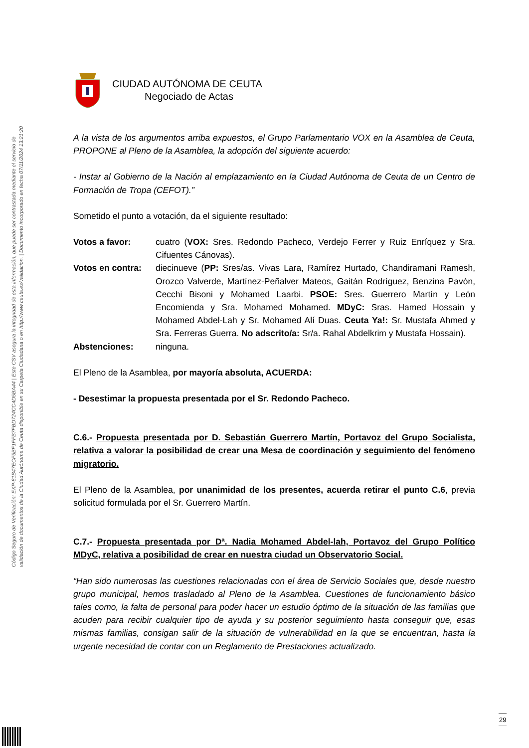Código Seguro de Verificación: EXP-81B47ECF5BF1FFB7FBD724CC4D5BA44 | Este CSV asegura la integridad de esta información, que puede ser contrastada mediante el servicio de
validación de documentos de la Ciudad Autónoma de Ceuta disponible en su Carpeta Ciudadana o en http://www.ceuta.es/validacion. | Documento incorporado en fecha 07/11/2024 13:21:20
CIUDAD AUTÓNOMA DE CEUTA
Negociado de Actas
A la vista de los argumentos arriba expuestos, el Grupo Parlamentario VOX en la Asamblea de Ceuta, PROPONE al Pleno de la Asamblea, la adopción del siguiente acuerdo:
- Instar al Gobierno de la Nación al emplazamiento en la Ciudad Autónoma de Ceuta de un Centro de Formación de Tropa (CEFOT).”
Sometido el punto a votación, da el siguiente resultado:
Votos a favor: cuatro (VOX: Sres. Redondo Pacheco, Verdejo Ferrer y Ruiz Enríquez y Sra. Cifuentes Cánovas).
Votos en contra: diecinueve (PP: Sres/as. Vivas Lara, Ramírez Hurtado, Chandiramani Ramesh, Orozco Valverde, Martínez-Peñalver Mateos, Gaitán Rodríguez, Benzina Pavón, Cecchi Bisoni y Mohamed Laarbi. PSOE: Sres. Guerrero Martín y León Encomienda y Sra. Mohamed Mohamed. MDyC: Sras. Hamed Hossain y Mohamed Abdel-Lah y Sr. Mohamed Alí Duas. Ceuta Ya!: Sr. Mustafa Ahmed y Sra. Ferreras Guerra. No adscrito/a: Sr/a. Rahal Abdelkrim y Mustafa Hossain).
Abstenciones: ninguna.
El Pleno de la Asamblea, por mayoría absoluta, ACUERDA:
- Desestimar la propuesta presentada por el Sr. Redondo Pacheco.
C.6.- Propuesta presentada por D. Sebastián Guerrero Martín, Portavoz del Grupo Socialista, relativa a valorar la posibilidad de crear una Mesa de coordinación y seguimiento del fenómeno migratorio.
El Pleno de la Asamblea, por unanimidad de los presentes, acuerda retirar el punto C.6, previa solicitud formulada por el Sr. Guerrero Martín.
C.7.- Propuesta presentada por Dª. Nadia Mohamed Abdel-lah, Portavoz del Grupo Político MDyC, relativa a posibilidad de crear en nuestra ciudad un Observatorio Social.
“Han sido numerosas las cuestiones relacionadas con el área de Servicio Sociales que, desde nuestro grupo municipal, hemos trasladado al Pleno de la Asamblea. Cuestiones de funcionamiento básico tales como, la falta de personal para poder hacer un estudio óptimo de la situación de las familias que acuden para recibir cualquier tipo de ayuda y su posterior seguimiento hasta conseguir que, esas mismas familias, consigan salir de la situación de vulnerabilidad en la que se encuentran, hasta la urgente necesidad de contar con un Reglamento de Prestaciones actualizado.
29